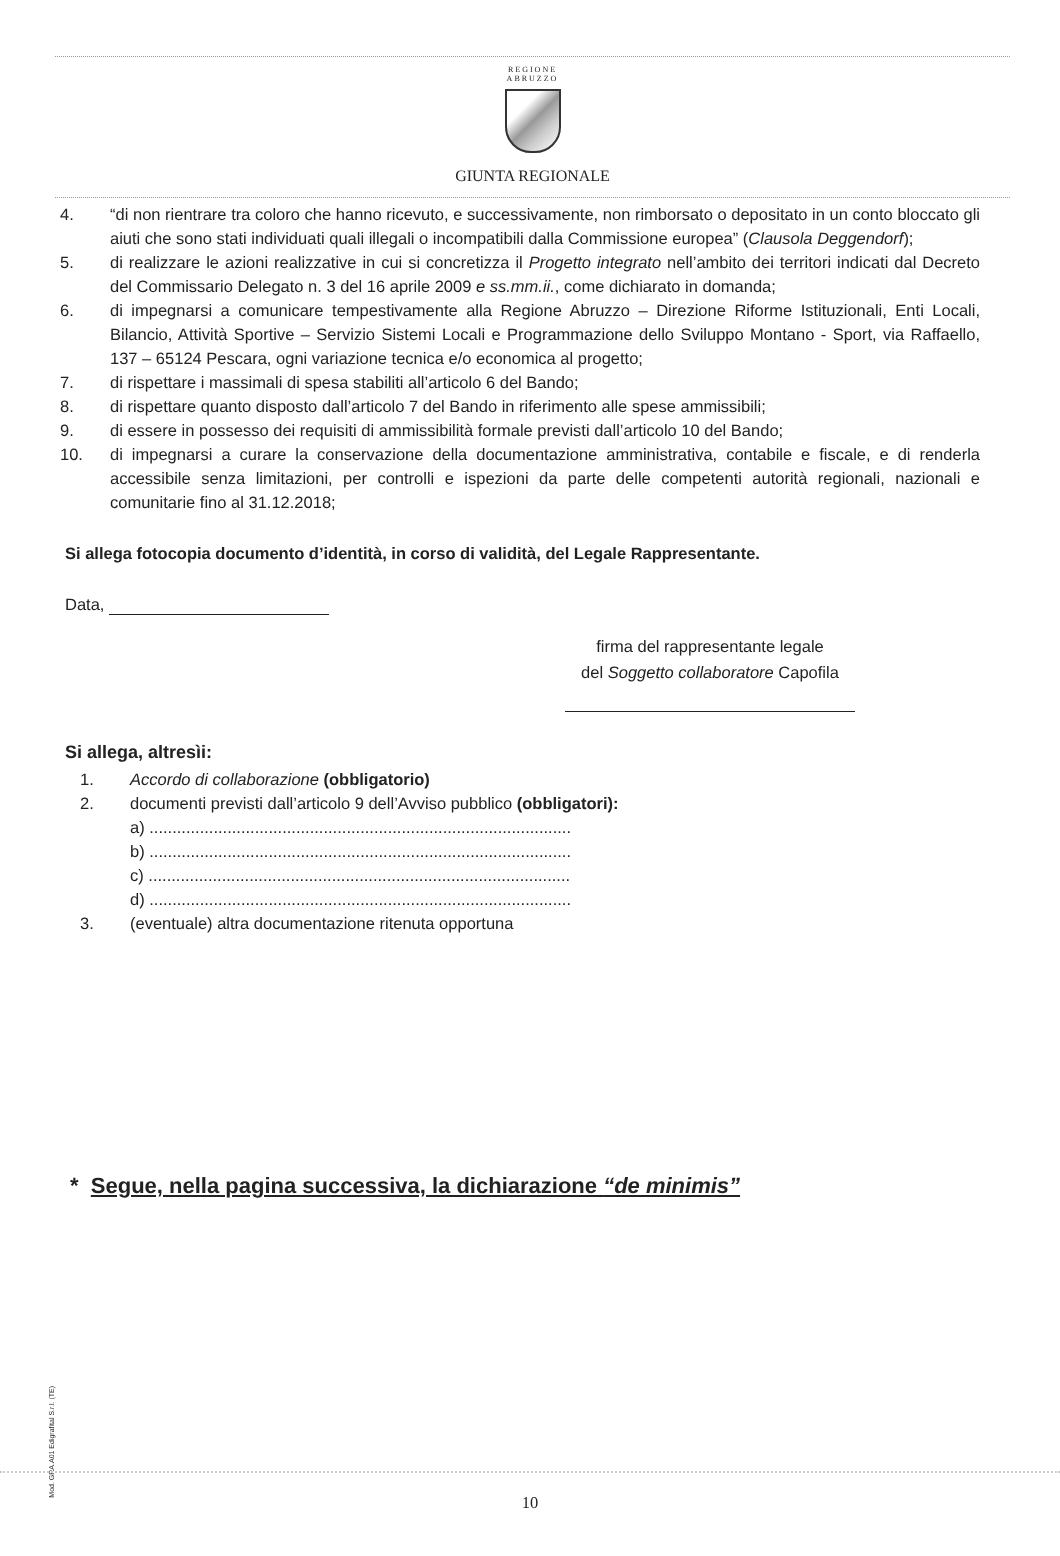REGIONE
ABRUZZO
GIUNTA REGIONALE
4. “di non rientrare tra coloro che hanno ricevuto, e successivamente, non rimborsato o depositato in un conto bloccato gli aiuti che sono stati individuati quali illegali o incompatibili dalla Commissione europea” (Clausola Deggendorf);
5. di realizzare le azioni realizzative in cui si concretizza il Progetto integrato nell’ambito dei territori indicati dal Decreto del Commissario Delegato n. 3 del 16 aprile 2009 e ss.mm.ii., come dichiarato in domanda;
6. di impegnarsi a comunicare tempestivamente alla Regione Abruzzo – Direzione Riforme Istituzionali, Enti Locali, Bilancio, Attività Sportive – Servizio Sistemi Locali e Programmazione dello Sviluppo Montano - Sport, via Raffaello, 137 – 65124 Pescara, ogni variazione tecnica e/o economica al progetto;
7. di rispettare i massimali di spesa stabiliti all’articolo 6 del Bando;
8. di rispettare quanto disposto dall’articolo 7 del Bando in riferimento alle spese ammissibili;
9. di essere in possesso dei requisiti di ammissibilità formale previsti dall’articolo 10 del Bando;
10. di impegnarsi a curare la conservazione della documentazione amministrativa, contabile e fiscale, e di renderla accessibile senza limitazioni, per controlli e ispezioni da parte delle competenti autorità regionali, nazionali e comunitarie fino al 31.12.2018;
Si allega fotocopia documento d’identità, in corso di validità, del Legale Rappresentante.
Data,
firma del rappresentante legale
del Soggetto collaboratore Capofila
Si allega, altresìi:
1. Accordo di collaborazione (obbligatorio)
2. documenti previsti dall’articolo 9 dell’Avviso pubblico (obbligatori):
a) ............................................................................................
b) ............................................................................................
c) ............................................................................................
d) ............................................................................................
3. (eventuale) altra documentazione ritenuta opportuna
* Segue, nella pagina successiva, la dichiarazione “de minimis”
Mod. GRA.A01 Edigrafital S.r.l. (TE)
10